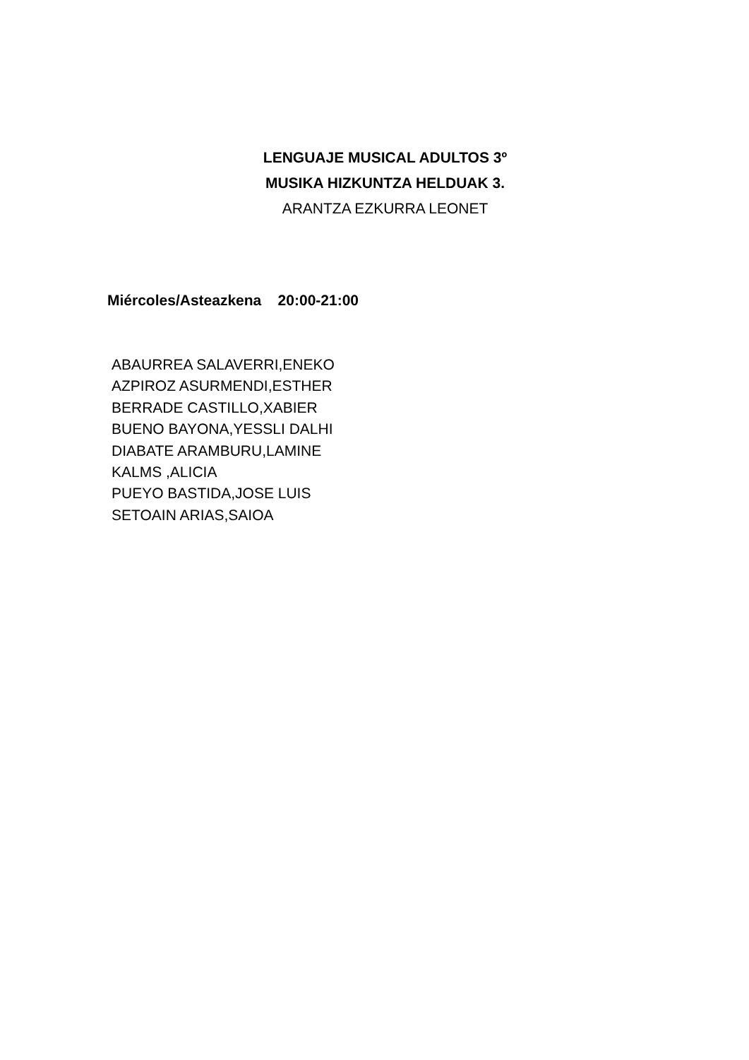LENGUAJE MUSICAL ADULTOS 3º
MUSIKA HIZKUNTZA HELDUAK 3.
ARANTZA EZKURRA LEONET
Miércoles/Asteazkena 20:00-21:00
ABAURREA SALAVERRI,ENEKO
AZPIROZ ASURMENDI,ESTHER
BERRADE CASTILLO,XABIER
BUENO BAYONA,YESSLI DALHI
DIABATE ARAMBURU,LAMINE
KALMS ,ALICIA
PUEYO BASTIDA,JOSE LUIS
SETOAIN ARIAS,SAIOA